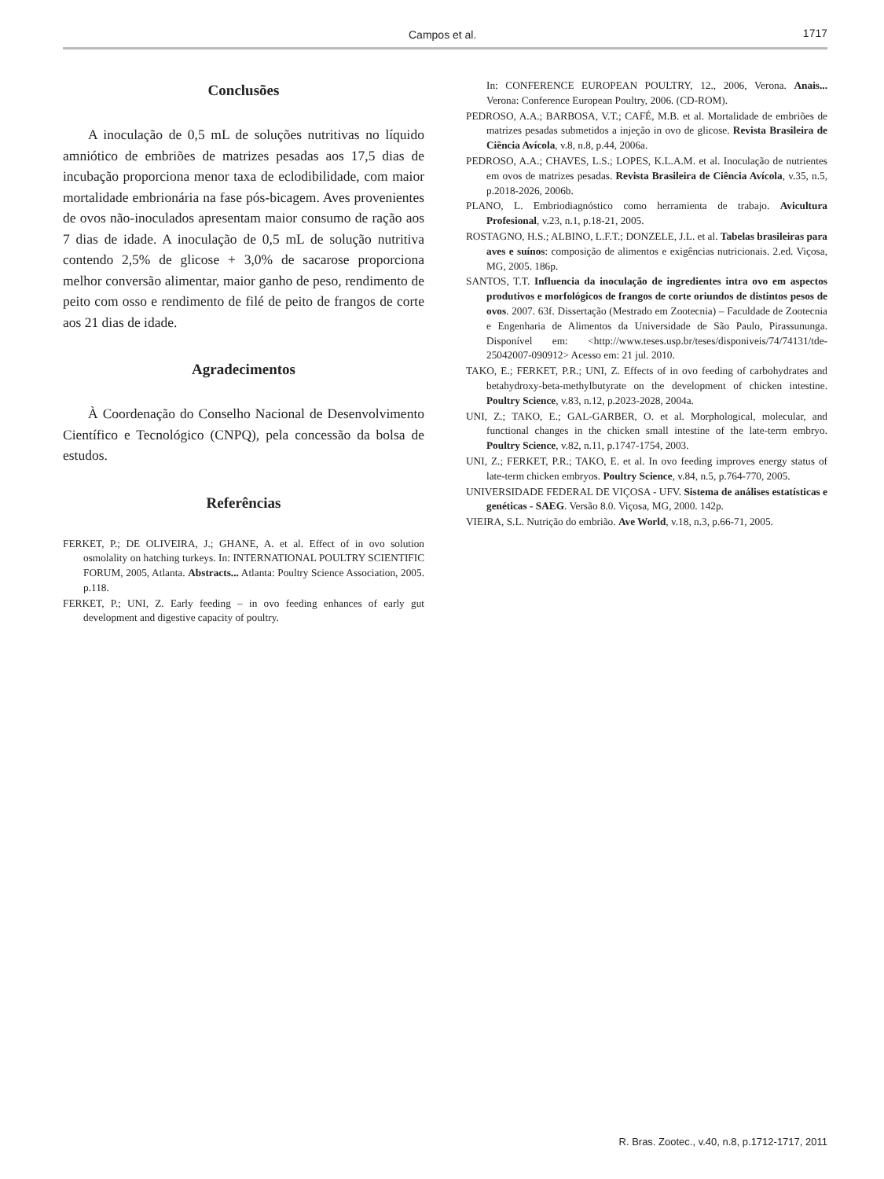Campos et al. 1717
Conclusões
A inoculação de 0,5 mL de soluções nutritivas no líquido amniótico de embriões de matrizes pesadas aos 17,5 dias de incubação proporciona menor taxa de eclodibilidade, com maior mortalidade embrionária na fase pós-bicagem. Aves provenientes de ovos não-inoculados apresentam maior consumo de ração aos 7 dias de idade. A inoculação de 0,5 mL de solução nutritiva contendo 2,5% de glicose + 3,0% de sacarose proporciona melhor conversão alimentar, maior ganho de peso, rendimento de peito com osso e rendimento de filé de peito de frangos de corte aos 21 dias de idade.
Agradecimentos
À Coordenação do Conselho Nacional de Desenvolvimento Científico e Tecnológico (CNPQ), pela concessão da bolsa de estudos.
Referências
FERKET, P.; DE OLIVEIRA, J.; GHANE, A. et al. Effect of in ovo solution osmolality on hatching turkeys. In: INTERNATIONAL POULTRY SCIENTIFIC FORUM, 2005, Atlanta. Abstracts... Atlanta: Poultry Science Association, 2005. p.118.
FERKET, P.; UNI, Z. Early feeding – in ovo feeding enhances of early gut development and digestive capacity of poultry.
In: CONFERENCE EUROPEAN POULTRY, 12., 2006, Verona. Anais... Verona: Conference European Poultry, 2006. (CD-ROM).
PEDROSO, A.A.; BARBOSA, V.T.; CAFÉ, M.B. et al. Mortalidade de embriões de matrizes pesadas submetidos a injeção in ovo de glicose. Revista Brasileira de Ciência Avícola, v.8, n.8, p.44, 2006a.
PEDROSO, A.A.; CHAVES, L.S.; LOPES, K.L.A.M. et al. Inoculação de nutrientes em ovos de matrizes pesadas. Revista Brasileira de Ciência Avícola, v.35, n.5, p.2018-2026, 2006b.
PLANO, L. Embriodiagnóstico como herramienta de trabajo. Avicultura Profesional, v.23, n.1, p.18-21, 2005.
ROSTAGNO, H.S.; ALBINO, L.F.T.; DONZELE, J.L. et al. Tabelas brasileiras para aves e suínos: composição de alimentos e exigências nutricionais. 2.ed. Viçosa, MG, 2005. 186p.
SANTOS, T.T. Influencia da inoculação de ingredientes intra ovo em aspectos produtivos e morfológicos de frangos de corte oriundos de distintos pesos de ovos. 2007. 63f. Dissertação (Mestrado em Zootecnia) – Faculdade de Zootecnia e Engenharia de Alimentos da Universidade de São Paulo, Pirassununga. Disponível em: <http://www.teses.usp.br/teses/disponiveis/74/74131/tde-25042007-090912> Acesso em: 21 jul. 2010.
TAKO, E.; FERKET, P.R.; UNI, Z. Effects of in ovo feeding of carbohydrates and betahydroxy-beta-methylbutyrate on the development of chicken intestine. Poultry Science, v.83, n.12, p.2023-2028, 2004a.
UNI, Z.; TAKO, E.; GAL-GARBER, O. et al. Morphological, molecular, and functional changes in the chicken small intestine of the late-term embryo. Poultry Science, v.82, n.11, p.1747-1754, 2003.
UNI, Z.; FERKET, P.R.; TAKO, E. et al. In ovo feeding improves energy status of late-term chicken embryos. Poultry Science, v.84, n.5, p.764-770, 2005.
UNIVERSIDADE FEDERAL DE VIÇOSA - UFV. Sistema de análises estatísticas e genéticas - SAEG. Versão 8.0. Viçosa, MG, 2000. 142p.
VIEIRA, S.L. Nutrição do embrião. Ave World, v.18, n.3, p.66-71, 2005.
R. Bras. Zootec., v.40, n.8, p.1712-1717, 2011